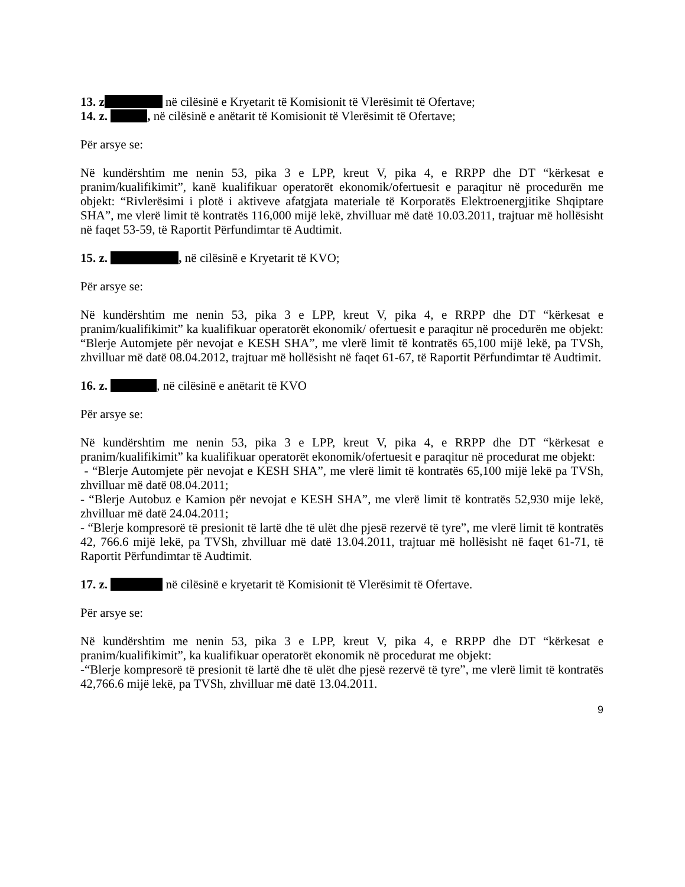13. z në cilësinë e Kryetarit të Komisionit të Vlerësimit të Ofertave;
14. z. , në cilësinë e anëtarit të Komisionit të Vlerësimit të Ofertave;
Për arsye se:
Në kundërshtim me nenin 53, pika 3 e LPP, kreut V, pika 4, e RRPP dhe DT “kërkesat e pranim/kualifikimit”, kanë kualifikuar operatorët ekonomik/ofertuesit e paraqitur në procedurën me objekt: “Rivlerësimi i plotë i aktiveve afatgjata materiale të Korporatës Elektroenergjitike Shqiptare SHA”, me vlerë limit të kontratës 116,000 mijë lekë, zhvilluar më datë 10.03.2011, trajtuar më hollësisht në faqet 53-59, të Raportit Përfundimtar të Audtimit.
15. z. , në cilësinë e Kryetarit të KVO;
Për arsye se:
Në kundërshtim me nenin 53, pika 3 e LPP, kreut V, pika 4, e RRPP dhe DT “kërkesat e pranim/kualifikimit” ka kualifikuar operatorët ekonomik/ ofertuesit e paraqitur në procedurën me objekt: “Blerje Automjete për nevojat e KESH SHA”, me vlerë limit të kontratës 65,100 mijë lekë, pa TVSh, zhvilluar më datë 08.04.2012, trajtuar më hollësisht në faqet 61-67, të Raportit Përfundimtar të Audtimit.
16. z. , në cilësinë e anëtarit të KVO
Për arsye se:
Në kundërshtim me nenin 53, pika 3 e LPP, kreut V, pika 4, e RRPP dhe DT “kërkesat e pranim/kualifikimit” ka kualifikuar operatorët ekonomik/ofertuesit e paraqitur në procedurat me objekt:
- “Blerje Automjete për nevojat e KESH SHA”, me vlerë limit të kontratës 65,100 mijë lekë pa TVSh, zhvilluar më datë 08.04.2011;
- “Blerje Autobuz e Kamion për nevojat e KESH SHA”, me vlerë limit të kontratës 52,930 mije lekë, zhvilluar më datë 24.04.2011;
- “Blerje kompresorë të presionit të lartë dhe të ulët dhe pjesë rezervë të tyre”, me vlerë limit të kontratës 42, 766.6 mijë lekë, pa TVSh, zhvilluar më datë 13.04.2011, trajtuar më hollësisht në faqet 61-71, të Raportit Përfundimtar të Audtimit.
17. z. në cilësinë e kryetarit të Komisionit të Vlerësimit të Ofertave.
Për arsye se:
Në kundërshtim me nenin 53, pika 3 e LPP, kreut V, pika 4, e RRPP dhe DT “kërkesat e pranim/kualifikimit”, ka kualifikuar operatorët ekonomik në procedurat me objekt:
-“Blerje kompresorë të presionit të lartë dhe të ulët dhe pjesë rezervë të tyre”, me vlerë limit të kontratës 42,766.6 mijë lekë, pa TVSh, zhvilluar më datë 13.04.2011.
9